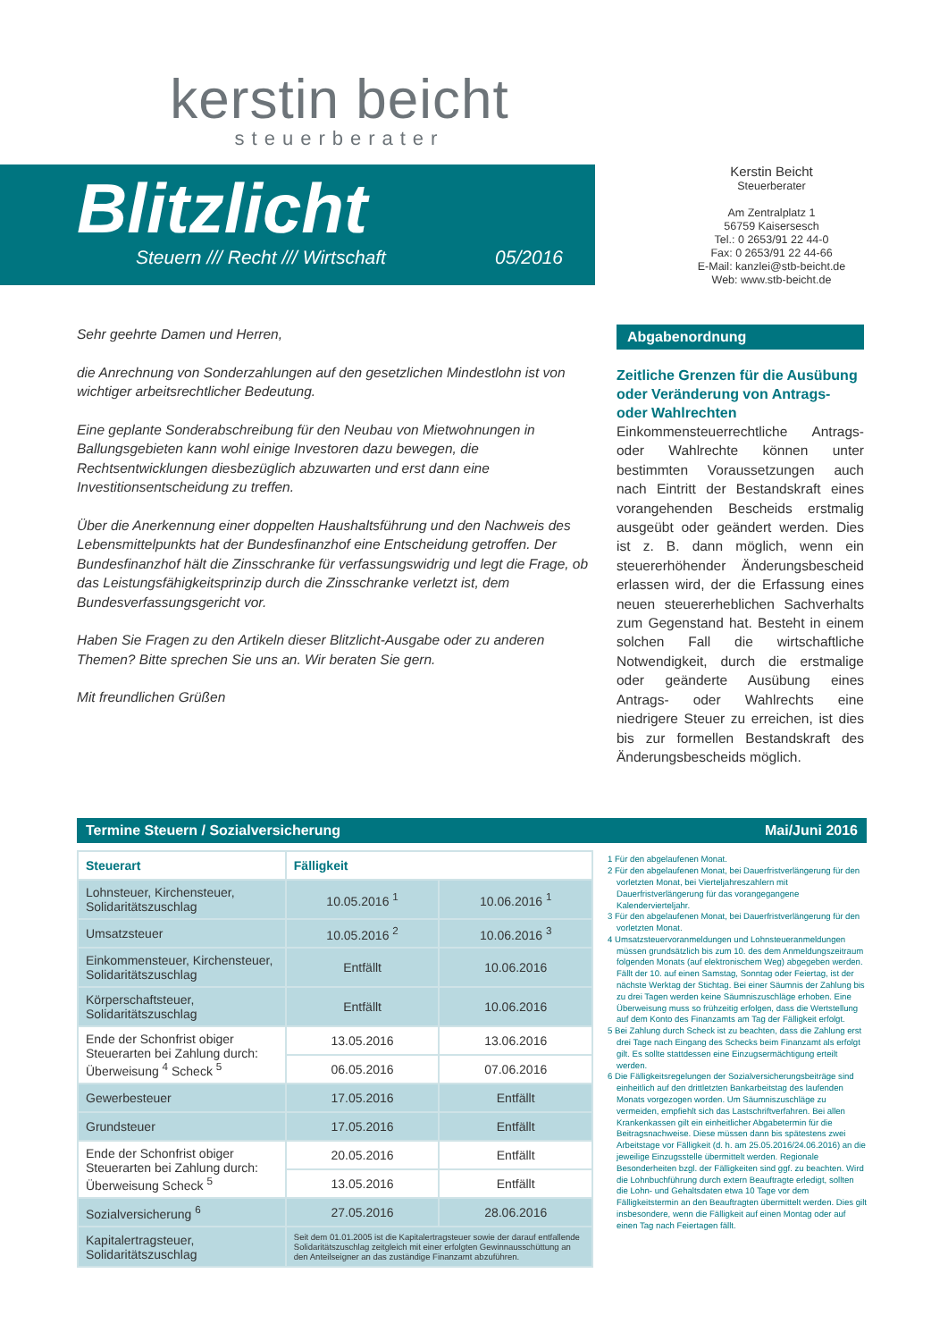kerstin beicht
steuerberater
Blitzlicht
Steuern /// Recht /// Wirtschaft 05/2016
Kerstin Beicht
Steuerberater
Am Zentralplatz 1
56759 Kaisersesch
Tel.: 0 2653/91 22 44-0
Fax: 0 2653/91 22 44-66
E-Mail: kanzlei@stb-beicht.de
Web: www.stb-beicht.de
Sehr geehrte Damen und Herren,
die Anrechnung von Sonderzahlungen auf den gesetzlichen Mindestlohn ist von wichtiger arbeitsrechtlicher Bedeutung.
Eine geplante Sonderabschreibung für den Neubau von Mietwohnungen in Ballungsgebieten kann wohl einige Investoren dazu bewegen, die Rechtsentwicklungen diesbezüglich abzuwarten und erst dann eine Investitionsentscheidung zu treffen.
Über die Anerkennung einer doppelten Haushaltsführung und den Nachweis des Lebensmittelpunkts hat der Bundesfinanzhof eine Entscheidung getroffen. Der Bundesfinanzhof hält die Zinsschranke für verfassungswidrig und legt die Frage, ob das Leistungsfähigkeitsprinzip durch die Zinsschranke verletzt ist, dem Bundesverfassungsgericht vor.
Haben Sie Fragen zu den Artikeln dieser Blitzlicht-Ausgabe oder zu anderen Themen? Bitte sprechen Sie uns an. Wir beraten Sie gern.
Mit freundlichen Grüßen
Abgabenordnung
Zeitliche Grenzen für die Ausübung oder Veränderung von Antrags- oder Wahlrechten
Einkommensteuerrechtliche Antrags- oder Wahlrechte können unter bestimmten Voraussetzungen auch nach Eintritt der Bestandskraft eines vorangehenden Bescheids erstmalig ausgeübt oder geändert werden. Dies ist z. B. dann möglich, wenn ein steuererhöhender Änderungsbescheid erlassen wird, der die Erfassung eines neuen steuererheblichen Sachverhalts zum Gegenstand hat. Besteht in einem solchen Fall die wirtschaftliche Notwendigkeit, durch die erstmalige oder geänderte Ausübung eines Antrags- oder Wahlrechts eine niedrigere Steuer zu erreichen, ist dies bis zur formellen Bestandskraft des Änderungsbescheids möglich.
Termine Steuern / Sozialversicherung Mai/Juni 2016
| Steuerart | Fälligkeit | |
| --- | --- | --- |
| Lohnsteuer, Kirchensteuer, Solidaritätszuschlag | 10.05.2016 <sup>1</sup> | 10.06.2016 <sup>1</sup> |
| Umsatzsteuer | 10.05.2016 <sup>2</sup> | 10.06.2016 <sup>3</sup> |
| Einkommensteuer, Kirchensteuer, Solidaritätszuschlag | Entfällt | 10.06.2016 |
| Körperschaftsteuer, Solidaritätszuschlag | Entfällt | 10.06.2016 |
| Ende der Schonfrist obiger Steuerarten bei Zahlung durch: Überweisung <sup>4</sup> Scheck <sup>5</sup> | 13.05.2016 | 13.06.2016 |
| | 06.05.2016 | 07.06.2016 |
| Gewerbesteuer | 17.05.2016 | Entfällt |
| Grundsteuer | 17.05.2016 | Entfällt |
| Ende der Schonfrist obiger Steuerarten bei Zahlung durch: Überweisung Scheck <sup>5</sup> | 20.05.2016 | Entfällt |
| | 13.05.2016 | Entfällt |
| Sozialversicherung <sup>6</sup> | 27.05.2016 | 28.06.2016 |
| Kapitalertragsteuer, Solidaritätszuschlag | Seit dem 01.01.2005 ist die Kapitalertragsteuer sowie der darauf entfallende Solidaritätszuschlag zeitgleich mit einer erfolgten Gewinnausschüttung an den Anteilseigner an das zuständige Finanzamt abzuführen. | |
1 Für den abgelaufenen Monat.
2 Für den abgelaufenen Monat, bei Dauerfristverlängerung für den vorletzten Monat, bei Vierteljahreszahlern mit Dauerfristverlängerung für das vorangegangene Kalendervierteljahr.
3 Für den abgelaufenen Monat, bei Dauerfristverlängerung für den vorletzten Monat.
4 Umsatzsteuervoranmeldungen und Lohnsteueranmeldungen müssen grundsätzlich bis zum 10. des dem Anmeldungszeitraum folgenden Monats (auf elektronischem Weg) abgegeben werden. Fällt der 10. auf einen Samstag, Sonntag oder Feiertag, ist der nächste Werktag der Stichtag. Bei einer Säumnis der Zahlung bis zu drei Tagen werden keine Säumniszuschläge erhoben. Eine Überweisung muss so frühzeitig erfolgen, dass die Wertstellung auf dem Konto des Finanzamts am Tag der Fälligkeit erfolgt.
5 Bei Zahlung durch Scheck ist zu beachten, dass die Zahlung erst drei Tage nach Eingang des Schecks beim Finanzamt als erfolgt gilt. Es sollte stattdessen eine Einzugsermächtigung erteilt werden.
6 Die Fälligkeitsregelungen der Sozialversicherungsbeiträge sind einheitlich auf den drittletzten Bankarbeitstag des laufenden Monats vorgezogen worden. Um Säumniszuschläge zu vermeiden, empfiehlt sich das Lastschriftverfahren. Bei allen Krankenkassen gilt ein einheitlicher Abgabetermin für die Beitragsnachweise. Diese müssen dann bis spätestens zwei Arbeitstage vor Fälligkeit (d. h. am 25.05.2016/24.06.2016) an die jeweilige Einzugsstelle übermittelt werden. Regionale Besonderheiten bzgl. der Fälligkeiten sind ggf. zu beachten. Wird die Lohnbuchführung durch extern Beauftragte erledigt, sollten die Lohn- und Gehaltsdaten etwa 10 Tage vor dem Fälligkeitstermin an den Beauftragten übermittelt werden. Dies gilt insbesondere, wenn die Fälligkeit auf einen Montag oder auf einen Tag nach Feiertagen fällt.